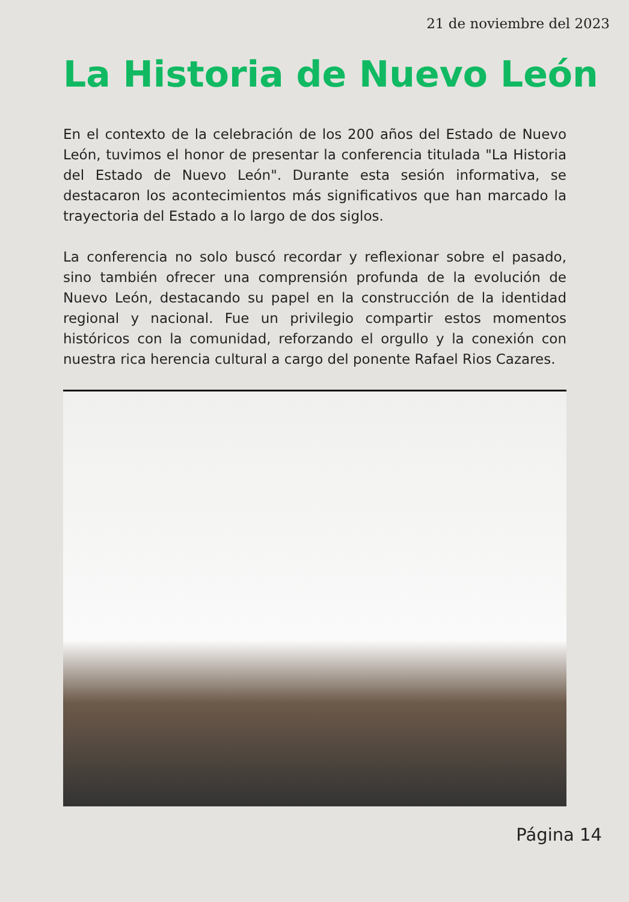21 de noviembre del 2023
La Historia de Nuevo León
En el contexto de la celebración de los 200 años del Estado de Nuevo León, tuvimos el honor de presentar la conferencia titulada "La Historia del Estado de Nuevo León". Durante esta sesión informativa, se destacaron los acontecimientos más significativos que han marcado la trayectoria del Estado a lo largo de dos siglos.
La conferencia no solo buscó recordar y reflexionar sobre el pasado, sino también ofrecer una comprensión profunda de la evolución de Nuevo León, destacando su papel en la construcción de la identidad regional y nacional. Fue un privilegio compartir estos momentos históricos con la comunidad, reforzando el orgullo y la conexión con nuestra rica herencia cultural a cargo del ponente Rafael Rios Cazares.
Página 14